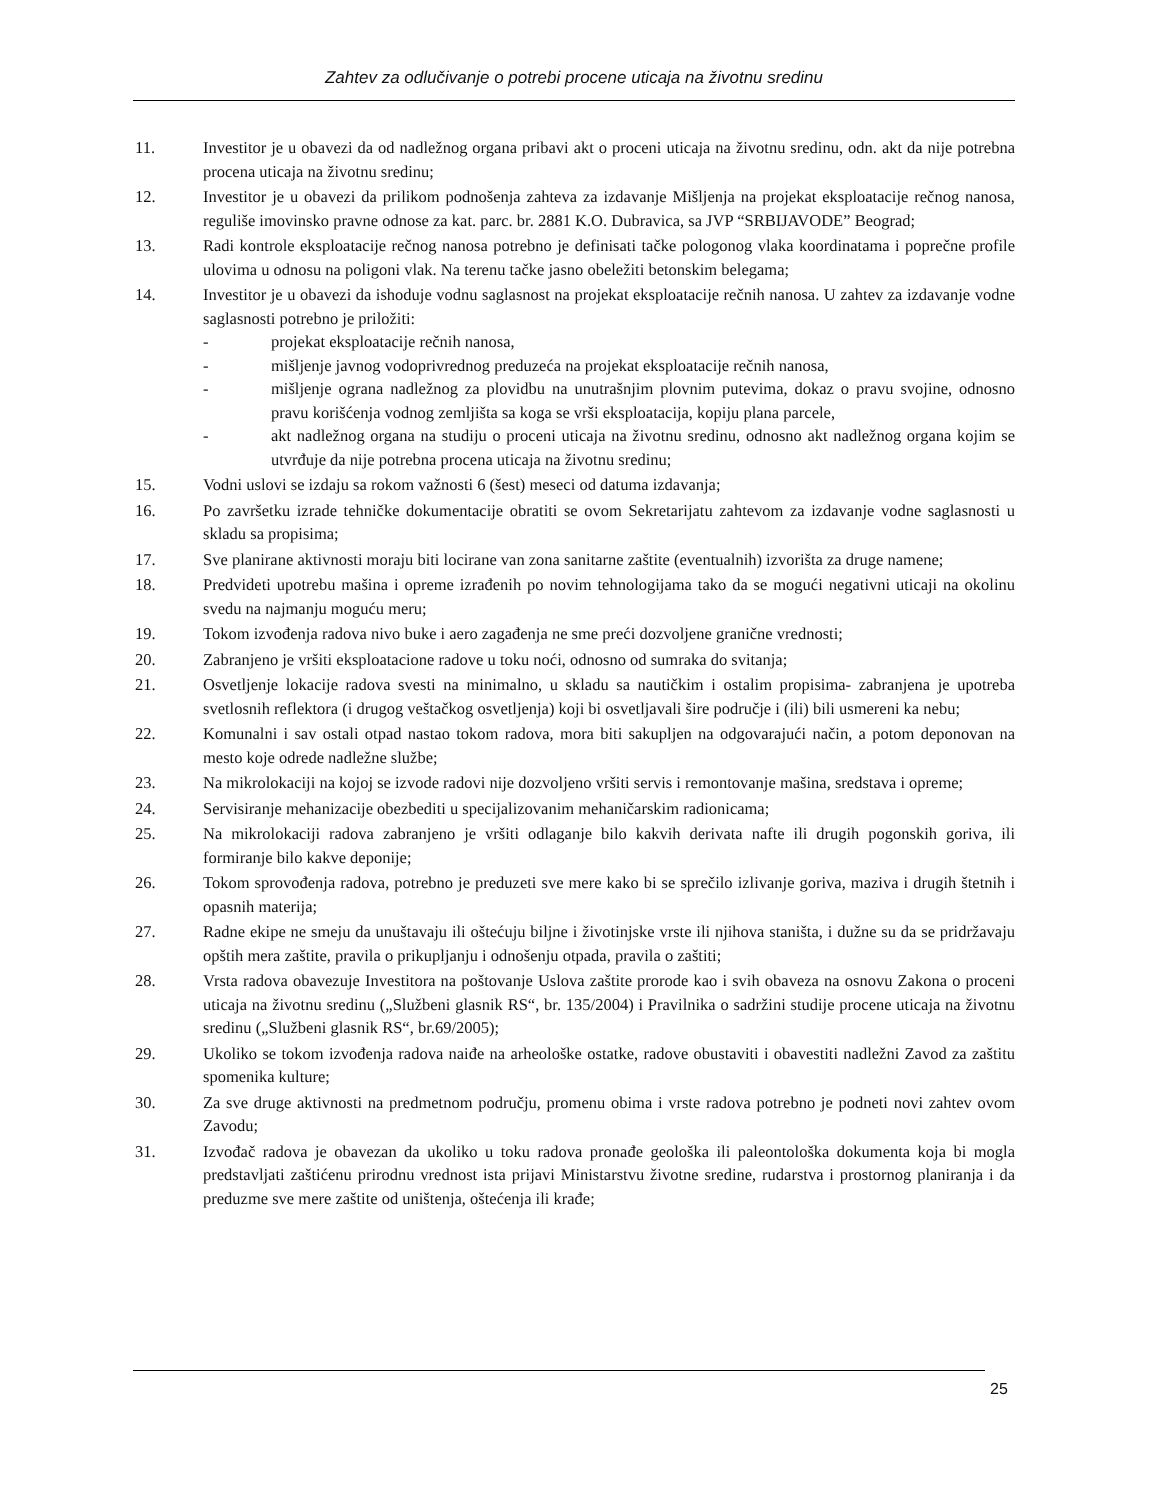Zahtev za odlučivanje o potrebi procene uticaja na životnu sredinu
11. Investitor je u obavezi da od nadležnog organa pribavi akt o proceni uticaja na životnu sredinu, odn. akt da nije potrebna procena uticaja na životnu sredinu;
12. Investitor je u obavezi da prilikom podnošenja zahteva za izdavanje Mišljenja na projekat eksploatacije rečnog nanosa, reguliše imovinsko pravne odnose za kat. parc. br. 2881 K.O. Dubravica, sa JVP “SRBIJAVODE” Beograd;
13. Radi kontrole eksploatacije rečnog nanosa potrebno je definisati tačke pologonog vlaka koordinatama i poprečne profile ulovima u odnosu na poligoni vlak. Na terenu tačke jasno obeležiti betonskim belegama;
14. Investitor je u obavezi da ishoduje vodnu saglasnost na projekat eksploatacije rečnih nanosa. U zahtev za izdavanje vodne saglasnosti potrebno je priložiti:
- projekat eksploatacije rečnih nanosa,
- mišljenje javnog vodoprivrednog preduzeća na projekat eksploatacije rečnih nanosa,
- mišljenje ograna nadležnog za plovidbu na unutrašnjim plovnim putevima, dokaz o pravu svojine, odnosno pravu korišćenja vodnog zemljišta sa koga se vrši eksploatacija, kopiju plana parcele,
- akt nadležnog organa na studiju o proceni uticaja na životnu sredinu, odnosno akt nadležnog organa kojim se utvrđuje da nije potrebna procena uticaja na životnu sredinu;
15. Vodni uslovi se izdaju sa rokom važnosti 6 (šest) meseci od datuma izdavanja;
16. Po završetku izrade tehničke dokumentacije obratiti se ovom Sekretarijatu zahtevom za izdavanje vodne saglasnosti u skladu sa propisima;
17. Sve planirane aktivnosti moraju biti locirane van zona sanitarne zaštite (eventualnih) izvorišta za druge namene;
18. Predvideti upotrebu mašina i opreme izrađenih po novim tehnologijama tako da se mogući negativni uticaji na okolinu svedu na najmanju moguću meru;
19. Tokom izvođenja radova nivo buke i aero zagađenja ne sme preći dozvoljene granične vrednosti;
20. Zabranjeno je vršiti eksploatacione radove u toku noći, odnosno od sumraka do svitanja;
21. Osvetljenje lokacije radova svesti na minimalno, u skladu sa nautičkim i ostalim propisima- zabranjena je upotreba svetlosnih reflektora (i drugog veštačkog osvetljenja) koji bi osvetljavali šire područje i (ili) bili usmereni ka nebu;
22. Komunalni i sav ostali otpad nastao tokom radova, mora biti sakupljen na odgovarajući način, a potom deponovan na mesto koje odrede nadležne službe;
23. Na mikrolokaciji na kojoj se izvode radovi nije dozvoljeno vršiti servis i remontovanje mašina, sredstava i opreme;
24. Servisiranje mehanizacije obezbediti u specijalizovanim mehaničarskim radionicama;
25. Na mikrolokaciji radova zabranjeno je vršiti odlaganje bilo kakvih derivata nafte ili drugih pogonskih goriva, ili formiranje bilo kakve deponije;
26. Tokom sprovođenja radova, potrebno je preduzeti sve mere kako bi se sprečilo izlivanje goriva, maziva i drugih štetnih i opasnih materija;
27. Radne ekipe ne smeju da unuštavaju ili oštećuju biljne i životinjske vrste ili njihova staništa, i dužne su da se pridržavaju opštih mera zaštite, pravila o prikupljanju i odnošenju otpada, pravila o zaštiti;
28. Vrsta radova obavezuje Investitora na poštovanje Uslova zaštite prorode kao i svih obaveza na osnovu Zakona o proceni uticaja na životnu sredinu („Službeni glasnik RS“, br. 135/2004) i Pravilnika o sadržini studije procene uticaja na životnu sredinu („Službeni glasnik RS“, br.69/2005);
29. Ukoliko se tokom izvođenja radova naiđe na arheološke ostatke, radove obustaviti i obavestiti nadležni Zavod za zaštitu spomenika kulture;
30. Za sve druge aktivnosti na predmetnom području, promenu obima i vrste radova potrebno je podneti novi zahtev ovom Zavodu;
31. Izvođač radova je obavezan da ukoliko u toku radova pronađe geološka ili paleontološka dokumenta koja bi mogla predstavljati zaštićenu prirodnu vrednost ista prijavi Ministarstvu životne sredine, rudarstva i prostornog planiranja i da preduzme sve mere zaštite od uništenja, oštećenja ili krađe;
25